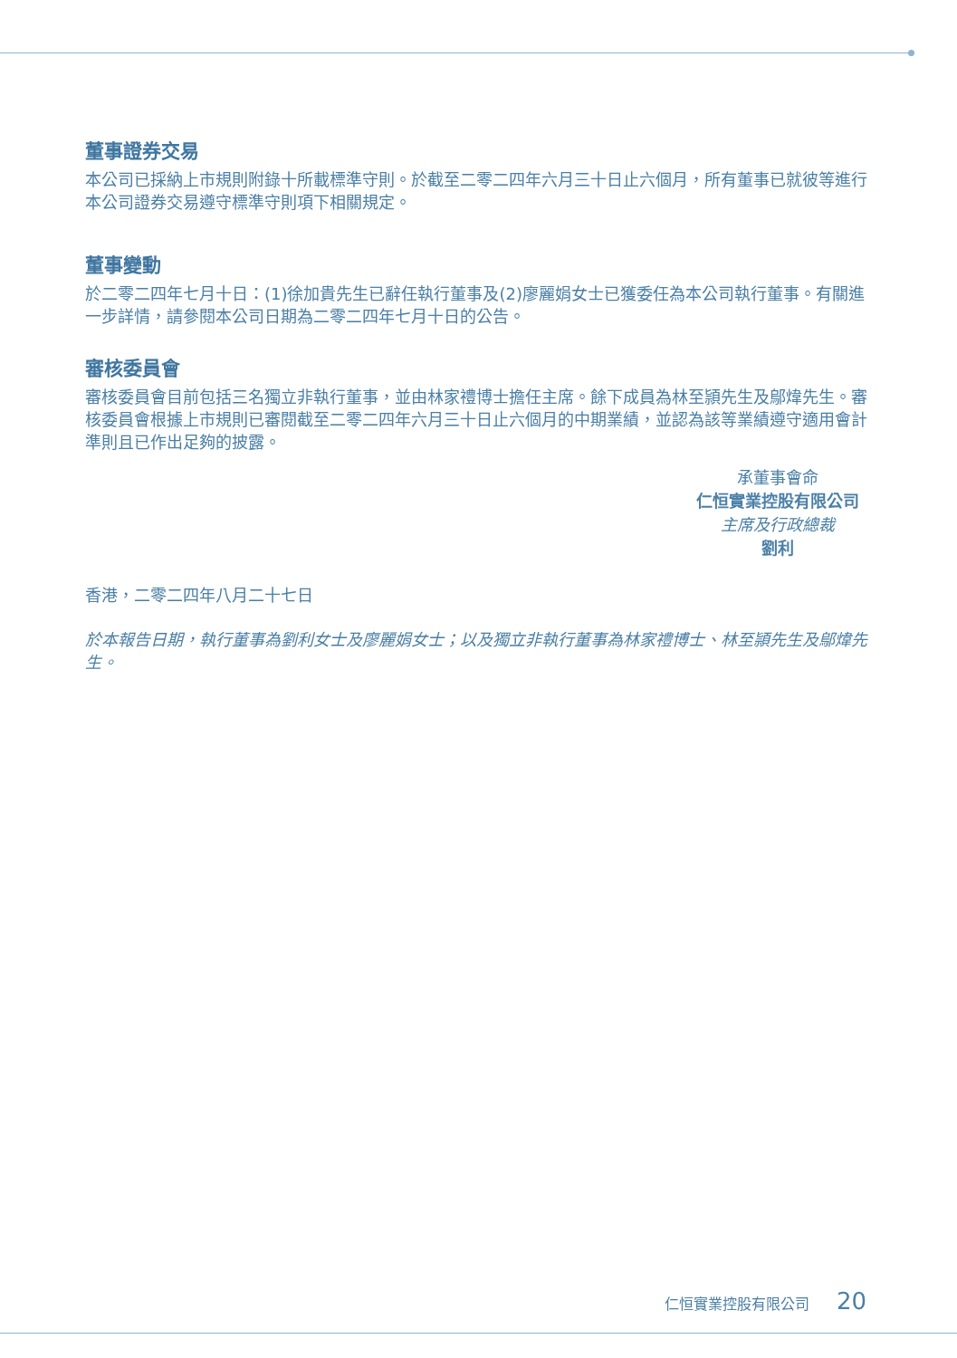董事證券交易
本公司已採納上市規則附錄十所載標準守則。於截至二零二四年六月三十日止六個月，所有董事已就彼等進行本公司證券交易遵守標準守則項下相關規定。
董事變動
於二零二四年七月十日：(1)徐加貴先生已辭任執行董事及(2)廖麗娟女士已獲委任為本公司執行董事。有關進一步詳情，請參閱本公司日期為二零二四年七月十日的公告。
審核委員會
審核委員會目前包括三名獨立非執行董事，並由林家禮博士擔任主席。餘下成員為林至頴先生及鄔煒先生。審核委員會根據上市規則已審閱截至二零二四年六月三十日止六個月的中期業績，並認為該等業績遵守適用會計準則且已作出足夠的披露。
承董事會命
仁恒實業控股有限公司
主席及行政總裁
劉利
香港，二零二四年八月二十七日
於本報告日期，執行董事為劉利女士及廖麗娟女士；以及獨立非執行董事為林家禮博士、林至頴先生及鄔煒先生。
仁恒實業控股有限公司 20